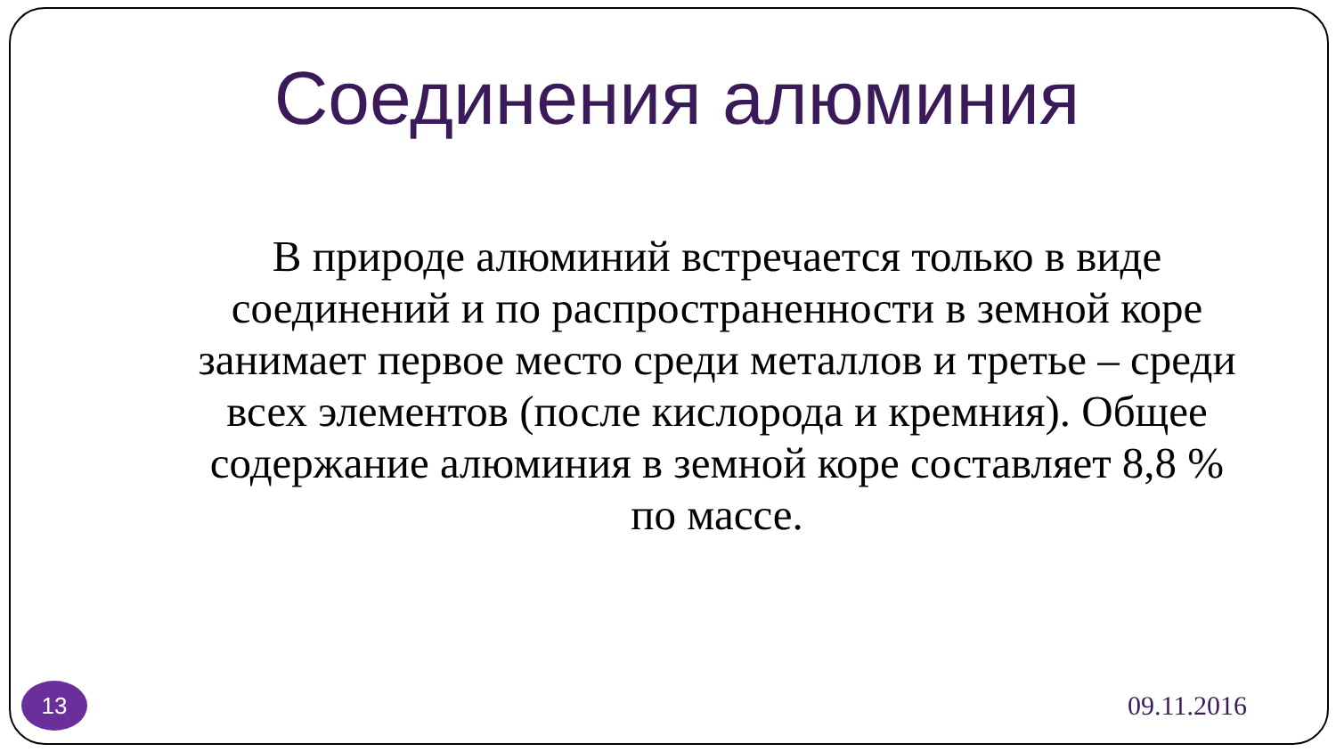Соединения алюминия
В природе алюминий встречается только в виде соединений и по распространенности в земной коре занимает первое место среди металлов и третье – среди всех элементов (после кислорода и кремния). Общее содержание алюминия в земной коре составляет 8,8 % по массе.
13
09.11.2016